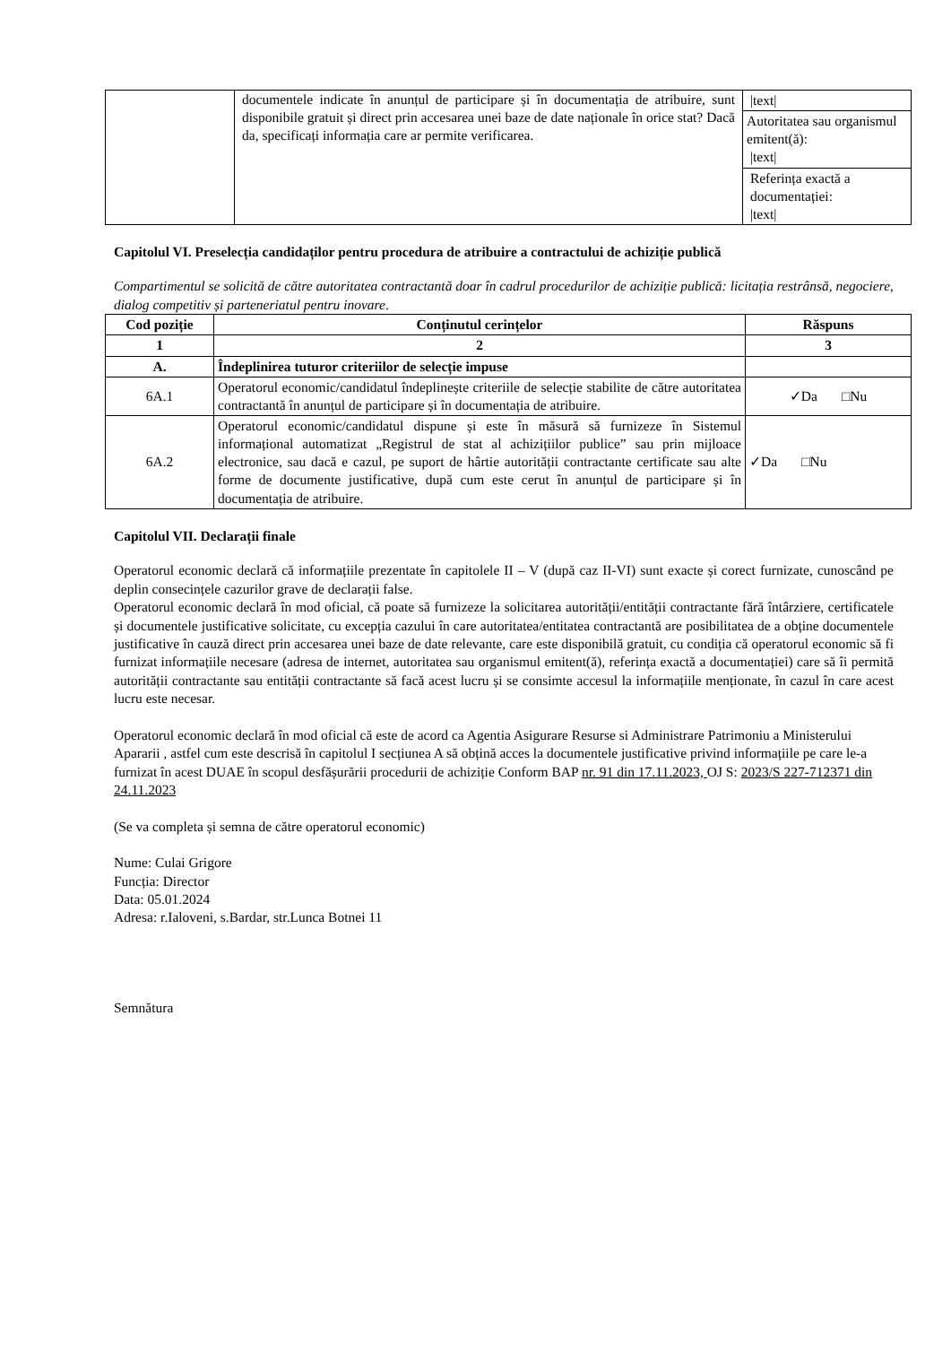| | documentele indicate în anunțul de participare și în documentația de atribuire, sunt disponibile gratuit și direct prin accesarea unei baze de date naționale în orice stat? Dacă da, specificați informația care ar permite verificarea. | /text/ |
| | | Autoritatea sau organismul emitent(ă): /text/ |
| | | Referința exactă a documentației: /text/ |
Capitolul VI. Preselecția candidaților pentru procedura de atribuire a contractului de achiziție publică
Compartimentul se solicită de către autoritatea contractantă doar în cadrul procedurilor de achiziție publică: licitația restrânsă, negociere, dialog competitiv și parteneriatul pentru inovare.
| Cod poziție | Conținutul cerințelor | Răspuns |
| --- | --- | --- |
| 1 | 2 | 3 |
| A. | Îndeplinirea tuturor criteriilor de selecție impuse | |
| 6A.1 | Operatorul economic/candidatul îndeplinește criteriile de selecție stabilite de către autoritatea contractantă în anunțul de participare și în documentația de atribuire. | ✓Da □Nu |
| 6A.2 | Operatorul economic/candidatul dispune și este în măsură să furnizeze în Sistemul informațional automatizat „Registrul de stat al achizițiilor publice” sau prin mijloace electronice, sau dacă e cazul, pe suport de hârtie autorității contractante certificate sau alte forme de documente justificative, după cum este cerut în anunțul de participare și în documentația de atribuire. | ✓Da □Nu |
Capitolul VII. Declarații finale
Operatorul economic declară că informațiile prezentate în capitolele II – V (după caz II-VI) sunt exacte și corect furnizate, cunoscând pe deplin consecințele cazurilor grave de declarații false.
Operatorul economic declară în mod oficial, că poate să furnizeze la solicitarea autorității/entității contractante fără întârziere, certificatele și documentele justificative solicitate, cu excepția cazului în care autoritatea/entitatea contractantă are posibilitatea de a obține documentele justificative în cauză direct prin accesarea unei baze de date relevante, care este disponibilă gratuit, cu condiția că operatorul economic să fi furnizat informațiile necesare (adresa de internet, autoritatea sau organismul emitent(ă), referința exactă a documentației) care să îi permită autorității contractante sau entității contractante să facă acest lucru și se consimte accesul la informațiile menționate, în cazul în care acest lucru este necesar.
Operatorul economic declară în mod oficial că este de acord ca Agentia Asigurare Resurse si Administrare Patrimoniu a Ministerului Apararii , astfel cum este descrisă în capitolul I secțiunea A să obțină acces la documentele justificative privind informațiile pe care le-a furnizat în acest DUAE în scopul desfășurării procedurii de achiziție Conform BAP nr. 91 din 17.11.2023, OJ S: 2023/S 227-712371 din 24.11.2023
(Se va completa și semna de către operatorul economic)
Nume: Culai Grigore
Funcția: Director
Data: 05.01.2024
Adresa: r.Ialoveni, s.Bardar, str.Lunca Botnei 11
Semnătura